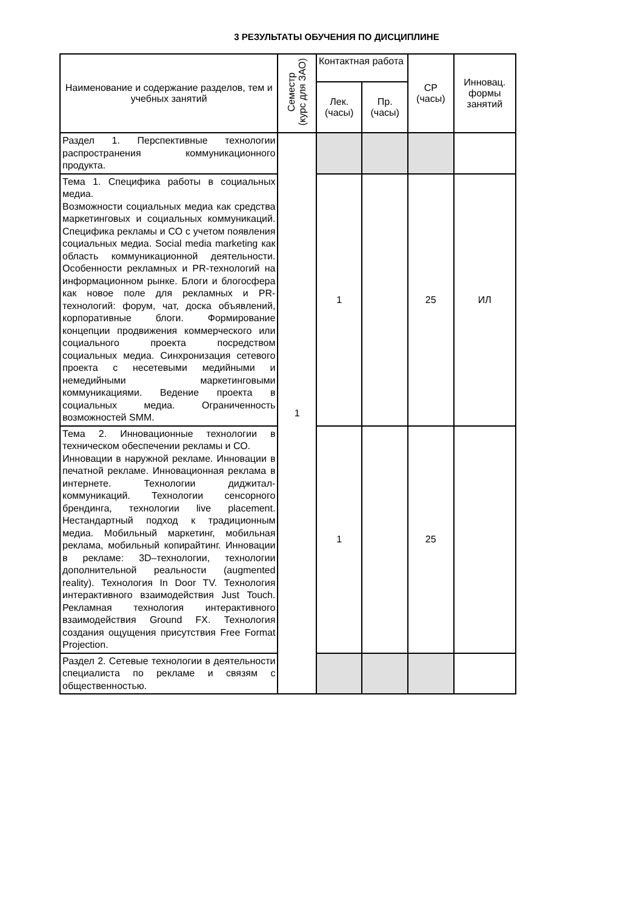3 РЕЗУЛЬТАТЫ ОБУЧЕНИЯ ПО ДИСЦИПЛИНЕ
| Наименование и содержание разделов, тем и учебных занятий | Семестр (курс для ЗАО) | Контактная работа | | СР (часы) | Инновац. формы занятий |
| --- | --- | --- | --- | --- | --- |
| | | Лек. (часы) | Пр. (часы) | | |
| Раздел 1. Перспективные технологии распространения коммуникационного продукта. | 1 | | | | |
| Тема 1. Специфика работы в социальных медиа. Возможности социальных медиа как средства маркетинговых и социальных коммуникаций. Специфика рекламы и СО с учетом появления социальных медиа. Social media marketing как область коммуникационной деятельности. Особенности рекламных и PR-технологий на информационном рынке. Блоги и блогосфера как новое поле для рекламных и PR-технологий: форум, чат, доска объявлений, корпоративные блоги. Формирование концепции продвижения коммерческого или социального проекта посредством социальных медиа. Синхронизация сетевого проекта с несетевыми медийными и немедийными маркетинговыми коммуникациями. Ведение проекта в социальных медиа. Ограниченность возможностей SMM. | | 1 | | 25 | ИЛ |
| Тема 2. Инновационные технологии в техническом обеспечении рекламы и СО. Инновации в наружной рекламе. Инновации в печатной рекламе. Инновационная реклама в интернете. Технологии диджитал-коммуникаций. Технологии сенсорного брендинга, технологии live placement. Нестандартный подход к традиционным медиа. Мобильный маркетинг, мобильная реклама, мобильный копирайтинг. Инновации в рекламе: 3D–технологии, технологии дополнительной реальности (augmented reality). Технология In Door TV. Технология интерактивного взаимодействия Just Touch. Рекламная технология интерактивного взаимодействия Ground FX. Технология создания ощущения присутствия Free Format Projection. | | 1 | | 25 | |
| Раздел 2. Сетевые технологии в деятельности специалиста по рекламе и связям с общественностью. | | | | | |